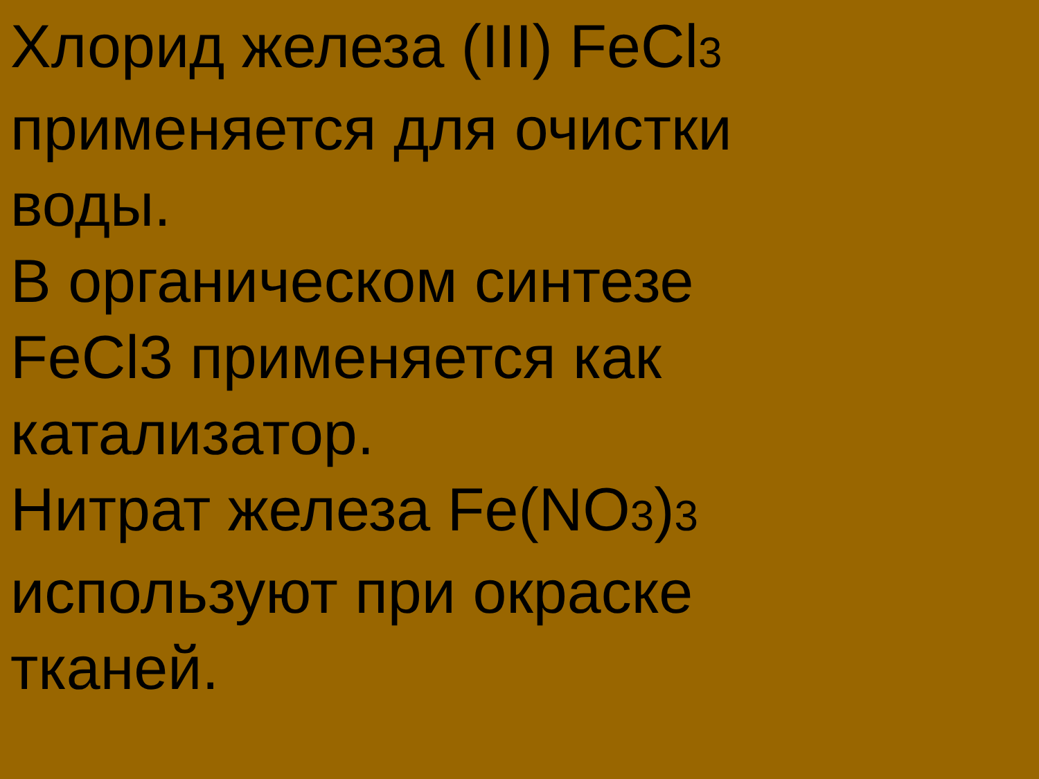Хлорид железа (III) FeCl3 применяется для очистки воды.
В органическом синтезе FeCl3 применяется как катализатор.
Нитрат железа Fe(NO3)3 используют при окраске тканей.